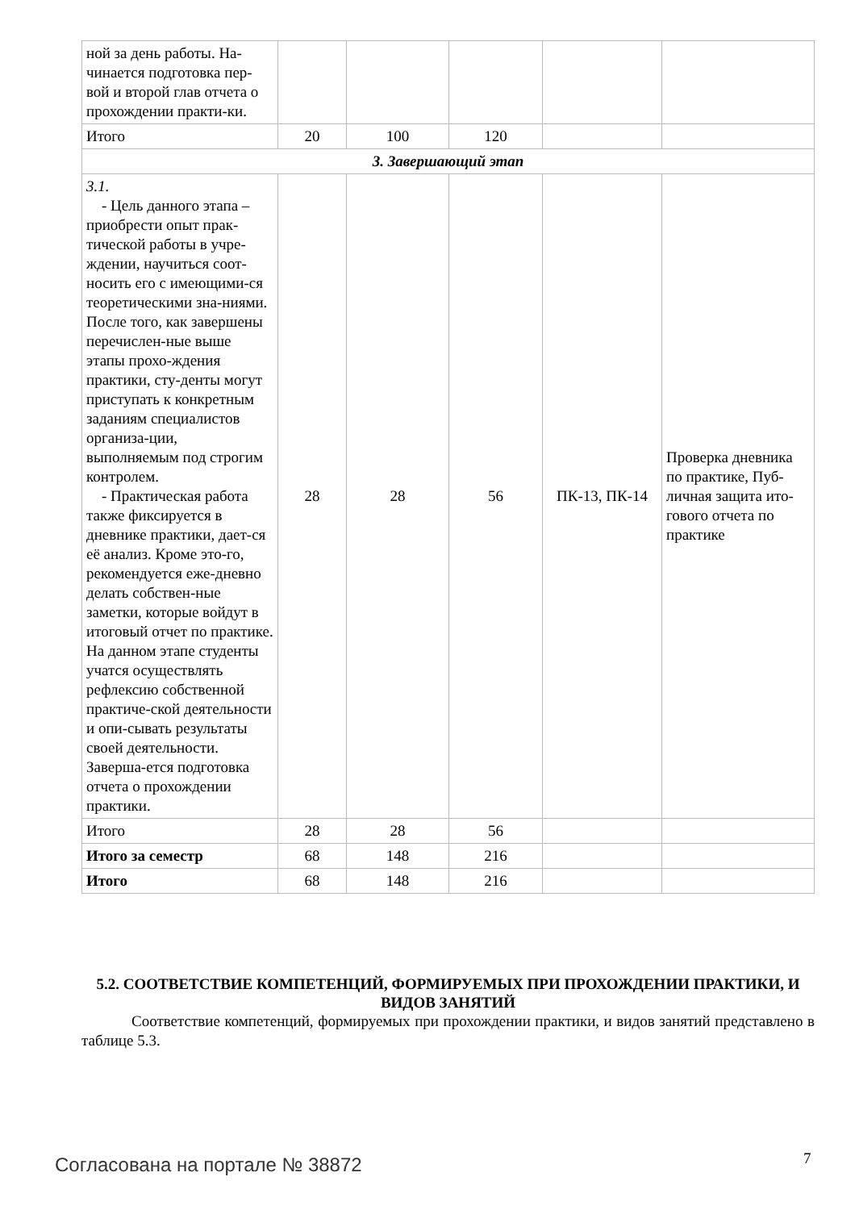| ной за день работы. На-чинается подготовка пер-вой и второй глав отчета о прохождении практи-ки. | | | | | |
| Итого | 20 | 100 | 120 | | |
| 3. Завершающий этап | | | | | |
| 3.1. - Цель данного этапа – приобрести опыт прак-тической работы в учре-ждении, научиться соот-носить его с имеющими-ся теоретическими зна-ниями. После того, как завершены перечислен-ные выше этапы прохо-ждения практики, сту-денты могут приступать к конкретным заданиям специалистов организа-ции, выполняемым под строгим контролем. - Практическая работа также фиксируется в дневнике практики, дает-ся её анализ. Кроме это-го, рекомендуется еже-дневно делать собствен-ные заметки, которые войдут в итоговый отчет по практике. На данном этапе студенты учатся осуществлять рефлексию собственной практиче-ской деятельности и опи-сывать результаты своей деятельности. Заверша-ется подготовка отчета о прохождении практики. | 28 | 28 | 56 | ПК-13, ПК-14 | Проверка дневника по практике, Пуб-личная защита ито-гового отчета по практике |
| Итого | 28 | 28 | 56 | | |
| Итого за семестр | 68 | 148 | 216 | | |
| Итого | 68 | 148 | 216 | | |
5.2. СООТВЕТСТВИЕ КОМПЕТЕНЦИЙ, ФОРМИРУЕМЫХ ПРИ ПРОХОЖДЕНИИ ПРАКТИКИ, И ВИДОВ ЗАНЯТИЙ
Соответствие компетенций, формируемых при прохождении практики, и видов занятий представлено в таблице 5.3.
Согласована на портале № 38872 7